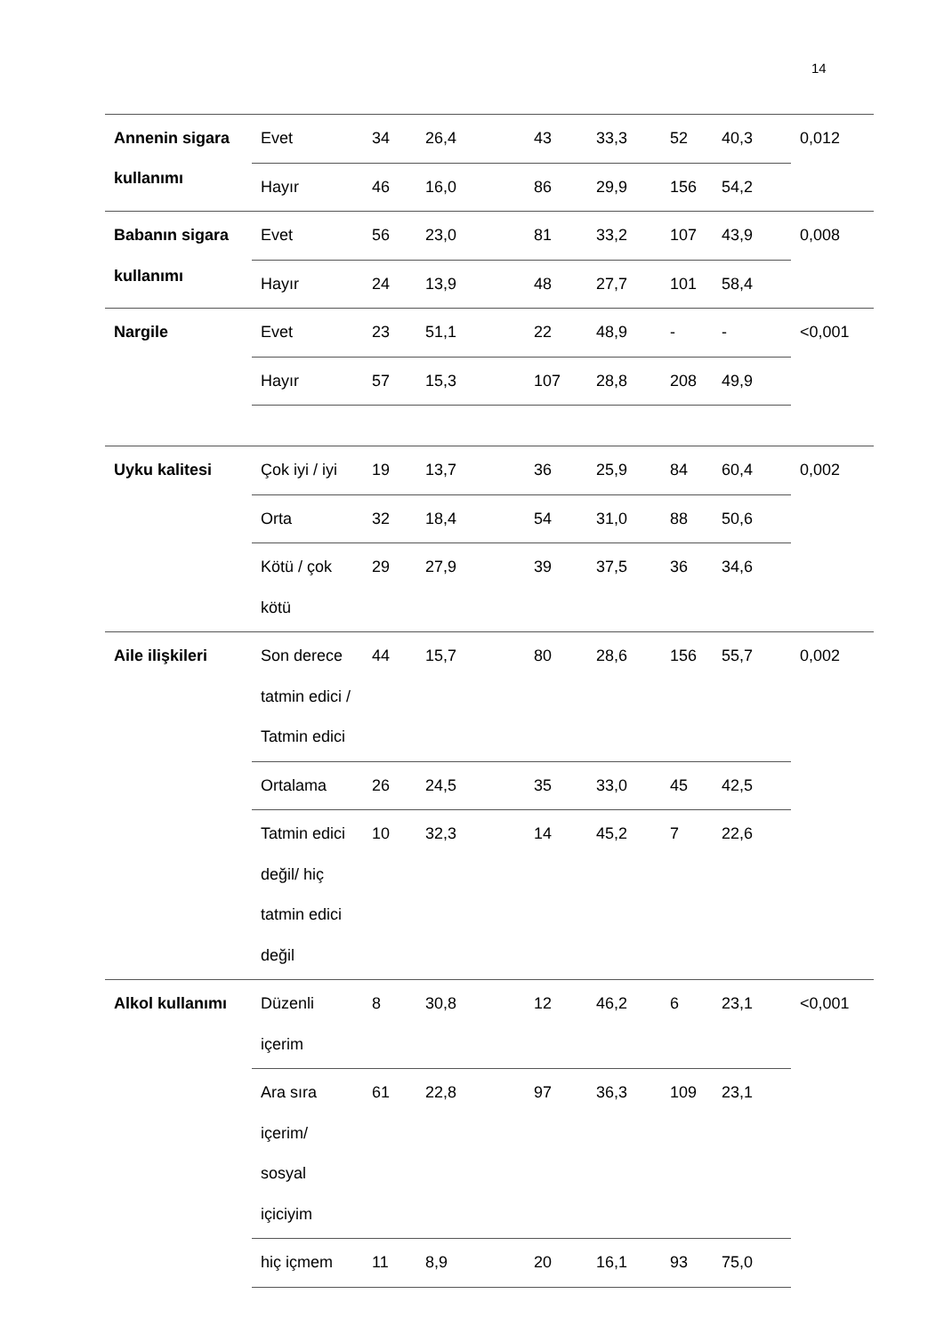14
| Annenin sigara kullanımı | Evet | 34 | 26,4 | 43 | 33,3 | 52 | 40,3 | 0,012 |
| | Hayır | 46 | 16,0 | 86 | 29,9 | 156 | 54,2 | |
| Babanın sigara kullanımı | Evet | 56 | 23,0 | 81 | 33,2 | 107 | 43,9 | 0,008 |
| | Hayır | 24 | 13,9 | 48 | 27,7 | 101 | 58,4 | |
| Nargile | Evet | 23 | 51,1 | 22 | 48,9 | - | - | <0,001 |
| | Hayır | 57 | 15,3 | 107 | 28,8 | 208 | 49,9 | |
| Uyku kalitesi | Çok iyi / iyi | 19 | 13,7 | 36 | 25,9 | 84 | 60,4 | 0,002 |
| | Orta | 32 | 18,4 | 54 | 31,0 | 88 | 50,6 | |
| | Kötü / çok kötü | 29 | 27,9 | 39 | 37,5 | 36 | 34,6 | |
| Aile ilişkileri | Son derece tatmin edici / Tatmin edici | 44 | 15,7 | 80 | 28,6 | 156 | 55,7 | 0,002 |
| | Ortalama | 26 | 24,5 | 35 | 33,0 | 45 | 42,5 | |
| | Tatmin edici değil/ hiç tatmin edici değil | 10 | 32,3 | 14 | 45,2 | 7 | 22,6 | |
| Alkol kullanımı | Düzenli içerim | 8 | 30,8 | 12 | 46,2 | 6 | 23,1 | <0,001 |
| | Ara sıra içerim/ sosyal içiciyim | 61 | 22,8 | 97 | 36,3 | 109 | 23,1 | |
| | hiç içmem | 11 | 8,9 | 20 | 16,1 | 93 | 75,0 | |